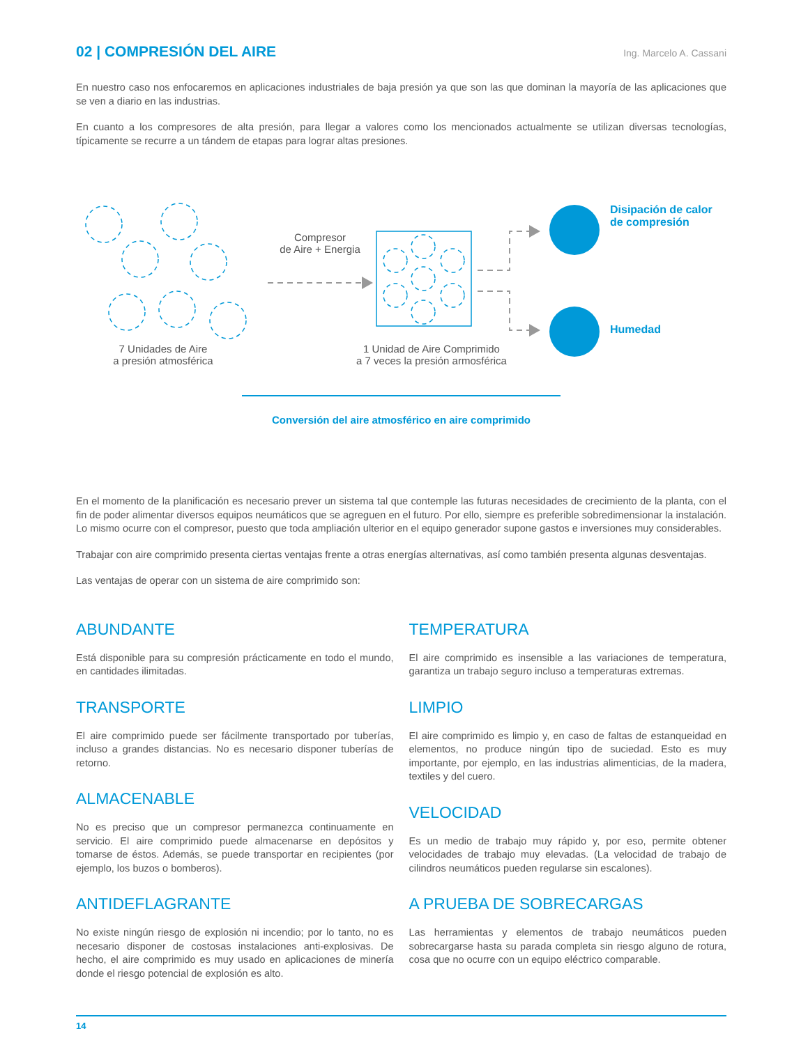02 | COMPRESIÓN DEL AIRE
Ing. Marcelo A. Cassani
En nuestro caso nos enfocaremos en aplicaciones industriales de baja presión ya que son las que dominan la mayoría de las aplicaciones que se ven a diario en las industrias.
En cuanto a los compresores de alta presión, para llegar a valores como los mencionados actualmente se utilizan diversas tecnologías, típicamente se recurre a un tándem de etapas para lograr altas presiones.
Compresor
de Aire + Energia
Disipación de calor
de compresión
Humedad
7 Unidades de Aire
a presión atmosférica
1 Unidad de Aire Comprimido
a 7 veces la presión armosférica
Conversión del aire atmosférico en aire comprimido
En el momento de la planificación es necesario prever un sistema tal que contemple las futuras necesidades de crecimiento de la planta, con el fin de poder alimentar diversos equipos neumáticos que se agreguen en el futuro. Por ello, siempre es preferible sobredimensionar la instalación. Lo mismo ocurre con el compresor, puesto que toda ampliación ulterior en el equipo generador supone gastos e inversiones muy considerables.
Trabajar con aire comprimido presenta ciertas ventajas frente a otras energías alternativas, así como también presenta algunas desventajas.
Las ventajas de operar con un sistema de aire comprimido son:
ABUNDANTE
Está disponible para su compresión prácticamente en todo el mundo, en cantidades ilimitadas.
TRANSPORTE
El aire comprimido puede ser fácilmente transportado por tuberías, incluso a grandes distancias. No es necesario disponer tuberías de retorno.
ALMACENABLE
No es preciso que un compresor permanezca continuamente en servicio. El aire comprimido puede almacenarse en depósitos y tomarse de éstos. Además, se puede transportar en recipientes (por ejemplo, los buzos o bomberos).
ANTIDEFLAGRANTE
No existe ningún riesgo de explosión ni incendio; por lo tanto, no es necesario disponer de costosas instalaciones anti-explosivas. De hecho, el aire comprimido es muy usado en aplicaciones de minería donde el riesgo potencial de explosión es alto.
TEMPERATURA
El aire comprimido es insensible a las variaciones de temperatura, garantiza un trabajo seguro incluso a temperaturas extremas.
LIMPIO
El aire comprimido es limpio y, en caso de faltas de estanqueidad en elementos, no produce ningún tipo de suciedad. Esto es muy importante, por ejemplo, en las industrias alimenticias, de la madera, textiles y del cuero.
VELOCIDAD
Es un medio de trabajo muy rápido y, por eso, permite obtener velocidades de trabajo muy elevadas. (La velocidad de trabajo de cilindros neumáticos pueden regularse sin escalones).
A PRUEBA DE SOBRECARGAS
Las herramientas y elementos de trabajo neumáticos pueden sobrecargarse hasta su parada completa sin riesgo alguno de rotura, cosa que no ocurre con un equipo eléctrico comparable.
14